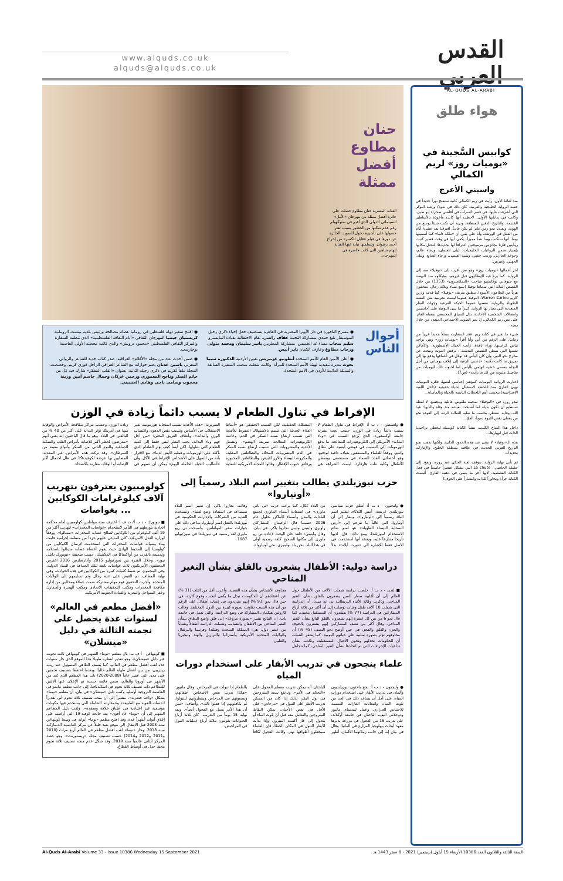القدس العربي
AL-QUDS AL-ARABI
www.alquds.co.uk
alquds@alquds.co.uk
هواء طلق
كوابيس السَّجينة في «يوميات روز» لريم الكمالي
واسيني الأعرج
منذ لقائنا الأول، رأيت في ريم الكمالي كاتبة ستفتح نوراً جديداً في جسد الرواية الخليجية والعربية. كان ذلك في ندوة/ ورشة البوكر التي أشرفت عليها، في قصر السراب في أقاصي صحراء أبو ظبي، وكانت في بداياتها الأولى. لاحظت أنها كانت مأخوذة بالأساطير القديمة، والتاريخ الدفين للمنطقة، وتريد أن تكتب شيئاً يوسع من الهوية، ويعيدنا نحو زمن غابر لم يكن عادياً. افترقنا بعد عشرة أيام من العمل في الورشة، وأنا على يقين أن «ملكة دلما» كما أسميتها يوماً، أنها ستكتب يوماً نصاً مميزاً. يكفي أنها في وقت قصير كتبت روايتين فازتا بجائزتين مرموقتين اعترافاً لها بجديدها؛ لتحتل مكانها باِمتياز ضمن الروائيات الخليجيات: ليلى العثمان، ورجاء عالم، وجوخة الحارثي، وزينب حفني، وبثينة العيسى، ورجاء الصانع، وليلى الجهني، وغيرهن.
آخر أعمالها «يوميات روز» وهو نص أقرب إلى «نوفيلا» منه إلى الرواية، كما برع فيه الإيطاليون قبل غيرهم، وهيكلوه منذ النهضة مع جيوفاني بوكاتشيو صاحب «الديكاميرون» (1353) من خلال القصص المائة التي سماها نوفيلا (سبع نساء وثلاثة رجال، متخفون هرباً من الطاعون الأسود). ينطبق تعريف «نوفيلا» كما قدمه وارين كاريو Warren Cariou، النوفيلا عموما ليست تجريبية مثل القصة الطويلة والرواية، تنقصها عموماً الحبكة الفرعية وجهات النظر المتعددة التي تمتاز بها الرواية، كثيراً ما تبنى النوفيلا على أحاسيس وانفعالات الشخصية الأحادية، بدل السياق المجتمعي بمعناه العام. على نص ريم الكمالي، إذ يمر الصوت الاجتماعي المتعدد من خلال روزه.
شيء ما تغير في كتابة ريم. فقد استعارت سجلاً جديداً قريباً من زماننا، على الرغم من أني وأنا أقرأ «يوميات روز» وهي تواجه بياض كراستها، وراء نافذة، رأيت الجبال الأسطورية، والأماكن نفسها التي تتبطن القصص القديمة... ترفض الموت وتبحث عن مخرج نحو النور، وإن كان اليأس قد توغل في أعماقها ودفع بها إلى تمزيق ما كانت تكتبه: «دعتني الرغبة إلى إتلاف يومياتي من أجل النجاة بنفسي خشية اتهامي باليأس لما احتوته تلك اليوميات من تفاصيل ملتوية عن كل ما رأيت» (ص7).
اختارت الروائية اليوميات كمؤشر إجناسي لنصها، فكرة اليوميات تهيئ القارئ منذ اللحظة لاستقبال أشياء حقيقية (داخل اللعبة الافتراضية) بتجسيد أهم اللحظات النابضة بالحياة وبالمأساة...
تبدو روزه في «النوفيلا» سجينة طقوس عائلية ومجتمع. لا لفظة تستطيع أن تكون بديلة لما أصبحت تعيشه منذ وفاة والديها: عيد الله، وغاية. تضطر، بحسب ما تمليه التقاليد الرثة، إلى العودة نحو من يغطي نقص الأبوة دموياً، العمّ...
داخل هذا المناخ الكئيب، تنشأ الكتابة كوسيلة لتخطي تراجيديا الذات قبل انهيارها...
هذه الـ«نوفيلا» لا تبقى عند هذه الحدود الذاتية، ولكنها تذهب نحو التاريخ العربي الحديث في علاقته بمنطقة الخليج، والإمارات تحديداً...
ثم تأتي نهاية الرواية. تتوقف لعبة الحكي عند روزه، وتعود إلى حقيقة الحاضر... La chute التي تشكل عنصراً حاسماً في فعل الكتابة القصصية. لأنها آخر ما يتبقى في ذهنية القارئ. أليست الكتابة جرأة وتجاوزاً للذات وانتصاراً على الخوف؟
حنان مطاوع أفضل ممثلة
الفنانة المصرية حنان مطاوع حصلت على جائزة أفضل ممثلة من مهرجان «الأمل» السينمائي الدولي الذي أقيم في ستوكهولم رغم عدم تمكنها من الحضور بسبب تعثر حصولها على تأشيرة دخول للسويد. الجائزة عن دورها في فيلم «قابل للكسر» من إخراج أحمد رشوان، وتسلمتها نيابة عنها الفنانة إلهام شاهين التي كانت حاضرة في المهرجان.
أحوال الناس
● مسرح النافورة في دار الأوبرا المصرية في القاهرة يستضيف حفل إحياء ذكرى رحيل الموسيقار بليغ حمدي بمشاركة النجمة عفاف راضي. تقام الاحتفالية بقيادة المايسترو سليم سحاب مساء غد الخميس، بمشاركة المطربين ياسر سليمان ومحمد متولي ورحاب مطاوع وعازف الكمان نادر أنيس.
● أعلن الأمين العام للأمم المتحدة أنطونيو غوتيريش تعيين الأردنية الدكتورة سيما بحوث مديرة تنفيذية لهيئة الأمم المتحدة للمرأة، وكانت شغلت منصب السفيرة السابقة والممثلة الدائمة للأردن في الأمم المتحدة.
● افتتح سفير دولة فلسطين في رومانيا عصام مصالحة ورئيس بلدية بيتشت الرومانية كريستيان جينتيا المهرجان الثقافي «أيام الثقافة الفلسطينية» الذي تنظمه السفارة والمركز الثقافي الفلسطيني «محمود درويش» والذي كانت محطته الأولى العاصمة بوخارست.
● ضمن أحدث عدد من مجلة «الأقلام» العراقية، صدر كتاب جديد للشاعر والروائي المغربي ياسين عدنان يضم حواراته مع الشاعر العراقي الراحل فوزي كريم. وخصصت المجلة ملفاً لكريم في ذكرى رحيله الثانية، بعنوان «القلب المفكر» شارك فيه كل من حاتم الصكر وناجح المعموري ورحمن غركان وجمال جاسم أمين وزينة محجوب وسامي ناجي وهادي الحسيني.
الإفراط في تناول الطعام لا يسبب دائماً زيادة في الوزن
● واشنطن - د ب أ: الإفراط في تناول الطعام لا يسبب دائماً زيادة في الوزن، حسب بحث نشرته جامعة أوكسفورد، الذي يُرجِع السبب في «وباء البدانة» الأمريكي إلى الكربوهيدرات المعالجة، ما يدفع الهرمونات إلى التسبب في فوضى أيضية على نطاق واسع. ووفقاً للعلماء والمسعفين بقيادة دافيد لودفيغ، وهو أخصائي الغدد الصماء في مستشفى بوسطن للأطفال وكلية طب هارفارد، ليست الشراهة هي المشكلة الحقيقية. لكن السبب الحقيقي هو «أنماط الغذاء الحديثة التي تتسم بالاستهلاك المفرط للأغذية التي تسبب ارتفاع نسبة السكر في الدم، وخاصة الكربوهيدرات المعالجة سريعة الهضم». وتشمل الأغذية والمشروبات التي تسبب ارتفاع نسبة السكر في الدم المشروبات المحلاة والبطاطس المقلية، والمكرونة البيضاء والأرز الأبيض، والبطاطس المخبوزة ورقائق حبوب الإفطار. وقالوا للمجلة الأمريكية للتغذية السريرية: «هذه الأغذية تسبب استجابة هورمونية، تغير الاستقلاب في الأساس وتسبب نقص الدهون واكتساب الوزن والبدانة». وأضاف الفريق البحثي: «من أجل فهم وباء البدانة، يجب النظر ليس فقط إلى كمية الطعام التي نتناولها، لكن أيضاً كيف يؤثر الطعام الذي نأكله على الهرمونات وعملية الأيض لدينا»، مع الإقرار بأنه من السهل على الأشخاص الإفراط في الأكل، وأن «أساليب الحياة الخاملة اليوم» يمكن أن تسهم في زيادة الوزن. وحسب مراكز مكافحة الأمراض والوقاية منها في أمريكا، تؤثر البدانة على أكثر من 40 % من البالغين في البلاد، وهو ما قال الباحثون إنه يعني أنهم «معرضون لخطر أكبر للإصابة بأمراض القلب والسكتة الدماغية والنوع الثاني من السكر وأنواع معينة من السرطان». وقد تركت هذه الأمراض، غير المعدية، المصابين بها عرضة لكوفيد-19 في ظل احتمال أكبر للإصابة أو الوفاة، مقارنة بالأصحاء.
حزب نيوزيلندي يطالب بتغيير اسم البلاد رسمياً إلى «أوتياروا»
● ولنجتون - د ب أ: أطلق حزب سياسي نيوزيلندي عريضة، أمس الثلاثاء، لتغيير اسم البلاد رسمياً إلى «أوتياروا». ويشار إلى أن أوتياروا، التي غالباً ما تترجم إلى «أرض السحابة البيضاء الطويلة» هو اسم شائع الاستخدام لنيوزيلندا، ومع ذلك، فإن لديها تاريخاً متنازعاً عليه، ويعتقد أنها استخدمت في الأصل فقط للإشارة إلى «نورث أيلاند» بدلاً من البلاد ككل. كما يرغب حزب «تي باتي ماوري» في استعادة أسماء الماوري لجميع البلدات والمدن وأسماء الأماكن بحلول عام 2026 حسبما قال الزعيمان المشاركان راويري وايتيتي وديبي نجاروا باكر، في بيان. وقال وايتيتي: «لقد حان الوقت لإعادة تي رو ماوري إلى مكانها الصحيح كلغة رسمية أولى في هذا البلد. نحن بلد بولينيزي، نحن أوتياروا». وقالت نجاروا باكر، إن تغيير اسم البلاد سيساعد في استعادة وضع لغتنا». وتستخدم العديد من الشركات والإدارات الحكومية في نيوزيلندا بالفعل اسم أوتياروا، بما في ذلك على جوازات سفر المواطنين. وأصبحت تي ريو ماوري لغة رسمية في نيوزيلندا في تموز/يوليو 1987.
دراسة دولية: الأطفال يشعرون بالقلق بشأن التغير المناخي
■ لندن - د ب أ: خلصت دراسة شملت الآلاف من الأطفال حول العالم إلى أن أغلبية صغار السن يشعرون بالقلق بشأن التغير المناخي. وذكرت وكالة الأنباء البريطانية بي ايه ميديا، أن الدراسة التي شملت 10 آلاف طفل وشاب توصلت إلى أن أكثر من ثلاثة أرباع المشاركين في الدراسة (77 %) يعتقدون أن المستقبل مخيف، كما قال نحو 6 من بين كل عشرة إنهم يشعرون بالقلق البالغ بشأن التغير المناخي. وقال أكثر من نصف المشاركين إنهم يشعرون بالخوف والحزن والقلق والعجز، في حين أوضح نحو النصف (45 %) أن مخاوفهم تؤثر بصورة سلبية على حياتهم اليومية. كما يشعر الشباب أن الحكومات تخذلهم وتخون الأجيال المستقبلية، وتكذب بشأن تداعيات الإجراءات التي تم اتخاذها بشأن التغير المناخي، كما تتجاهل مخاوف الأشخاص بشأن هذه القضية. وأعرب أقل من الثلث (31 %) عن اعتقادهم أن الحكومات تبذل ما يكفي لتجنب وقوع كارثة، في حين قال نحو (93 %) إنهم مترددون في إنجاب أطفال، على الرغم من أن هذه النسب تفاوتت بصورة كبيرة بين الدول المختلفة. وقالت كارولين هيكمان، المشاركة في وضع الدراسة، والتي تعمل في جامعة باث، إن النتائج تشير «بصورة مروعة» إلى قلق واسع النطاق بشأن التغير المناخي بين الأطفال والشباب. وشملت الدراسة أطفالاً وشباباً من عشر دول، هي: المملكة المتحدة وفنلندا وفرنسا والبرتغال والولايات المتحدة الأمريكية وأستراليا والبرازيل والهند ونيجيريا والفلبين.
علماء ينجحون في تدريب الأبقار على استخدام دورات المياه
● ولنجتون - د ب أ: نجح باحثون نيوزيلنديون وألمان في تدريب الأبقار على استخدام دورات المياه، على أمل أن يساعد ذلك في الحد من تلوث المياه وانبعاثات الغازات المسببة للاحتباس الحراري. وعمل ليندساي ماتيوز ودوجلاس اليف، الباحثان في جامعة أوكلاند، على تدريب 16 من العجول في مزرعة يديرها معهد أبحاث بيولوجيا المزارع في ألمانيا. وقال في بيان إنه إلى جانب زملائهما الألمان، أظهر الباحثان أنه يمكن تدريب معظم العجول على «التحكم في الأمر». وترتفع نسبة النيتروجين في بول البقر، لذلك إذا كان من الممكن تدريب الأبقار على التبول في «مرحاض» على الأقل في بعض الأحيان، يمكن التقاط النيتروجين والتعامل معه قبل أن يلوث الماء أو يتحول إلى غاز أكسيد النيتروز. وإذا بدأت الأبقار التبول في المكان الخطأ، فإن العلماء سيجعلون أطواقها تهتز. وكانت العجول تُكافأ بالطعام إذا تبولت في المرحاض. وقال ماتيوز: «هكذا يدرب بعض الأشخاص أطفالهم، ويضعونهم في المرحاض وينتظرونهم ليتبولوا، ثم يكافئونهم إذا فعلوا ذلك». وأضاف: «تبين أن هذا الأمر يعمل مع العجول أيضاً». وبعد نهاية 15 يوماً من التدريب، كان ثلاثة أرباع الحيوانات يقومون بثلاثة أرباع عمليات التبول في المراحيض.
كولومبيون يعترفون بتهريب آلاف كيلوغرامات الكوكايين ... بغواصات
■ نيويورك - د ب أ/ ت ف أ: اعترف ستة مواطنين كولومبيين أمام محكمة اتحادية بتورطهم في التآمر لاستخدام «غواصات المخدرات» لتهريب أكثر من 19 ألف كيلوغرام من الكوكايين لصالح عصابة المخدرات «سينالوا». ووفقاً لوزارة العدل الأمريكية، كان المدعى عليهم جزءاً من منظمة إجرامية قامت ببناء وصيانة غواصات المخدرات التي استخدمت لإرسال الكوكايين من كولومبيا إلى المحيط الهادئ حيث يقوم أعضاء عصابة سينالوا باستلامه وتجميعه بالقرب من أواكساكا في المكسيك، حسب صحيفة «نيويورك دايلي نيوز». وخلال الفترة بين تموز/يوليو 2015 وآذار/مارس 2016 اعترض المحققون الأمريكيون ثلاث غواصات تابعة لتلك الجماعة في المياه الدولية، وفي المجموع، تم ضبط كميات كبيرة من الكوكايين في هذه الحوادث، وفي نهاية المطاف، تم القبض على عدة رجال وتم تسليمهم إلى الولايات المتحدة. وأجرت التحقيق قوة مهام مشتركة ضمت عملاء ومحللين من إدارة مكافحة المخدرات ومكتب التحقيقات الاتحادي ومكتب الهجرة والجمارك وخفر السواحل والبحرية والقيادة الجنوبية الأمريكية.
«أفضل مطعم في العالم» لسنوات عدة يحصل على نجمته الثالثة في دليل «ميشلان»
■ كوبنهاغن - أ ف ب: نال مطعم «نوما» الشهير في كوبنهاغن ثالث نجومه عبر دليل «ميشلان»، وهو تقدير انتظره طويلاً هذا الموقع الذي حاز سنوات عدة لقب أفضل مطعم في العالم، كما يُصنف الطاهي المسؤول عنه رينيه ريدزيبي، من بين أفضل طهاة العالم حالياً. وبعدما احتفظ بتصنيف نجمتين على مدى اثني عشر عاماً (2008-2020) بات هذا المطعم الذي يُعد من الأشهر في أوروبا والعالم، ضمن قائمة جديدة تم الإعلان عنها الاثنين للمطاعم ذات تصنيف ثلاثة نجوم في اسكندنافيا، إلى جانب مطعم مايمو في العاصمة النروجية أوسلو. وكتب دليل «ميشلان» في بيان، أن مطعم «نوما» بشكل «واحة حضرية»، مشيراً إلى أن منحه تصنيف ثلاثة نجوم أتى تقديراً لـ«صلته القوية مع الطبيعة» و«مقاربته الشاملة التي يستخدم فيها مكونات موسمية غير اعتيادية في أطباق خلاقة ومعقدة». ولفت دليل المطاعم الشهير إلى أن «نوما» عاد أقوى» بعد جائحة كوفيد-19 التي أرغمته على إغلاق أبوابه أشهراً عدة. وقد افتتح مطعم «نوما» أبوابه في وسط كوبنهاغن سنة 2003 قبل الانتقال إلى موقع بعيد قليلاً عن مركز العاصمة الدنماركية سنة 2018. وحاز «نوما» لقب أفضل مطعم في العالم أربع مرات (2010 و2011 و2012 و2014) حسب تصنيف مجلة «ريستورنت». وهو حصد المركز الثاني عالمياً سنة 2019. وقد شكّل عدم منحه تصنيف ثلاثة نجوم محط جدل في أوساط القطاع.
السنة الثالثة والثلاثون العدد 10386 الأربعاء 15 أيلول (سبتمبر) 2021 - 8 صفر 1443 هـ
Al-Quds Al-Arabi Volume 33 - Issue 10386 Wednesday 15 September 2021